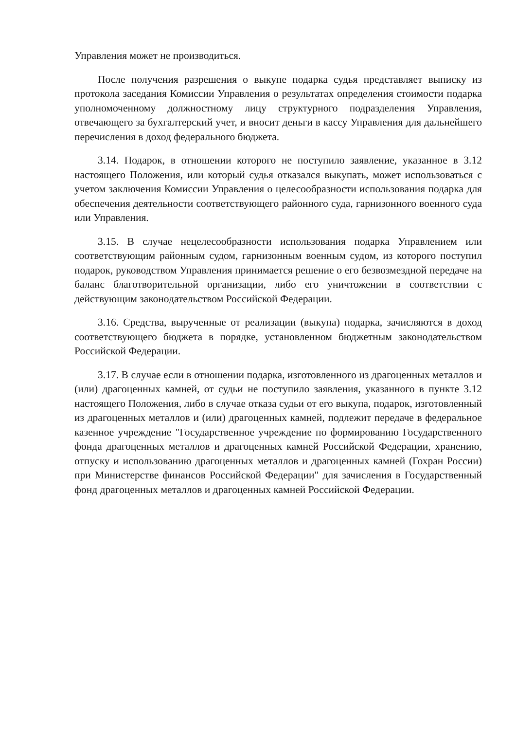Управления может не производиться.
После получения разрешения о выкупе подарка судья представляет выписку из протокола заседания Комиссии Управления о результатах определения стоимости подарка уполномоченному должностному лицу структурного подразделения Управления, отвечающего за бухгалтерский учет, и вносит деньги в кассу Управления для дальнейшего перечисления в доход федерального бюджета.
3.14. Подарок, в отношении которого не поступило заявление, указанное в 3.12 настоящего Положения, или который судья отказался выкупать, может использоваться с учетом заключения Комиссии Управления о целесообразности использования подарка для обеспечения деятельности соответствующего районного суда, гарнизонного военного суда или Управления.
3.15. В случае нецелесообразности использования подарка Управлением или соответствующим районным судом, гарнизонным военным судом, из которого поступил подарок, руководством Управления принимается решение о его безвозмездной передаче на баланс благотворительной организации, либо его уничтожении в соответствии с действующим законодательством Российской Федерации.
3.16. Средства, вырученные от реализации (выкупа) подарка, зачисляются в доход соответствующего бюджета в порядке, установленном бюджетным законодательством Российской Федерации.
3.17. В случае если в отношении подарка, изготовленного из драгоценных металлов и (или) драгоценных камней, от судьи не поступило заявления, указанного в пункте 3.12 настоящего Положения, либо в случае отказа судьи от его выкупа, подарок, изготовленный из драгоценных металлов и (или) драгоценных камней, подлежит передаче в федеральное казенное учреждение "Государственное учреждение по формированию Государственного фонда драгоценных металлов и драгоценных камней Российской Федерации, хранению, отпуску и использованию драгоценных металлов и драгоценных камней (Гохран России) при Министерстве финансов Российской Федерации" для зачисления в Государственный фонд драгоценных металлов и драгоценных камней Российской Федерации.